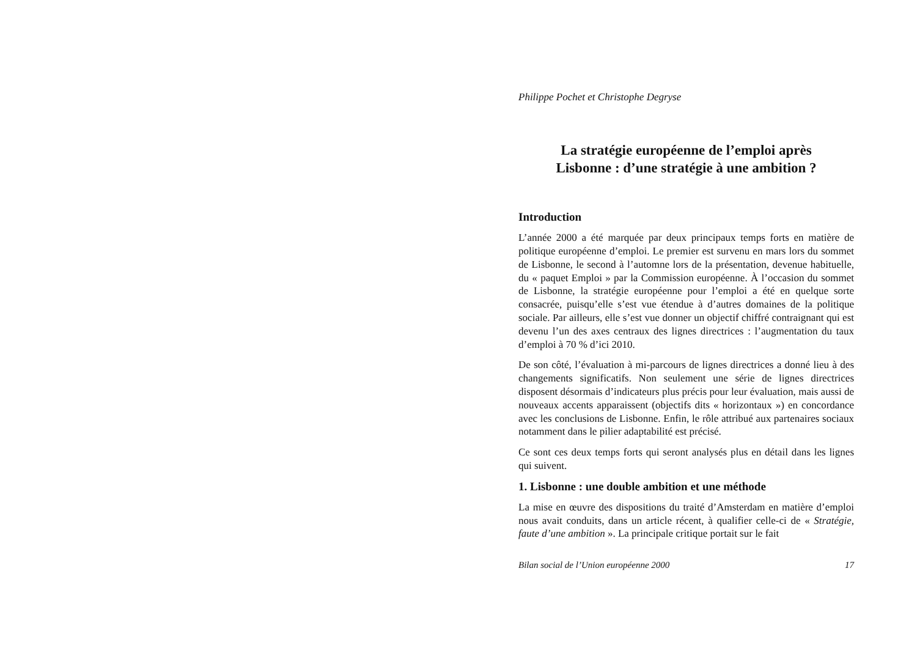Philippe Pochet et Christophe Degryse
La stratégie européenne de l’emploi après
Lisbonne : d’une stratégie à une ambition ?
Introduction
L’année 2000 a été marquée par deux principaux temps forts en matière de politique européenne d’emploi. Le premier est survenu en mars lors du sommet de Lisbonne, le second à l’automne lors de la présentation, devenue habituelle, du « paquet Emploi » par la Commission européenne. À l’occasion du sommet de Lisbonne, la stratégie européenne pour l’emploi a été en quelque sorte consacrée, puisqu’elle s’est vue étendue à d’autres domaines de la politique sociale. Par ailleurs, elle s’est vue donner un objectif chiffré contraignant qui est devenu l’un des axes centraux des lignes directrices : l’augmentation du taux d’emploi à 70 % d’ici 2010.
De son côté, l’évaluation à mi-parcours de lignes directrices a donné lieu à des changements significatifs. Non seulement une série de lignes directrices disposent désormais d’indicateurs plus précis pour leur évaluation, mais aussi de nouveaux accents apparaissent (objectifs dits « horizontaux ») en concordance avec les conclusions de Lisbonne. Enfin, le rôle attribué aux partenaires sociaux notamment dans le pilier adaptabilité est précisé.
Ce sont ces deux temps forts qui seront analysés plus en détail dans les lignes qui suivent.
1. Lisbonne : une double ambition et une méthode
La mise en œuvre des dispositions du traité d’Amsterdam en matière d’emploi nous avait conduits, dans un article récent, à qualifier celle-ci de « Stratégie, faute d’une ambition ». La principale critique portait sur le fait
Bilan social de l’Union européenne 2000 17